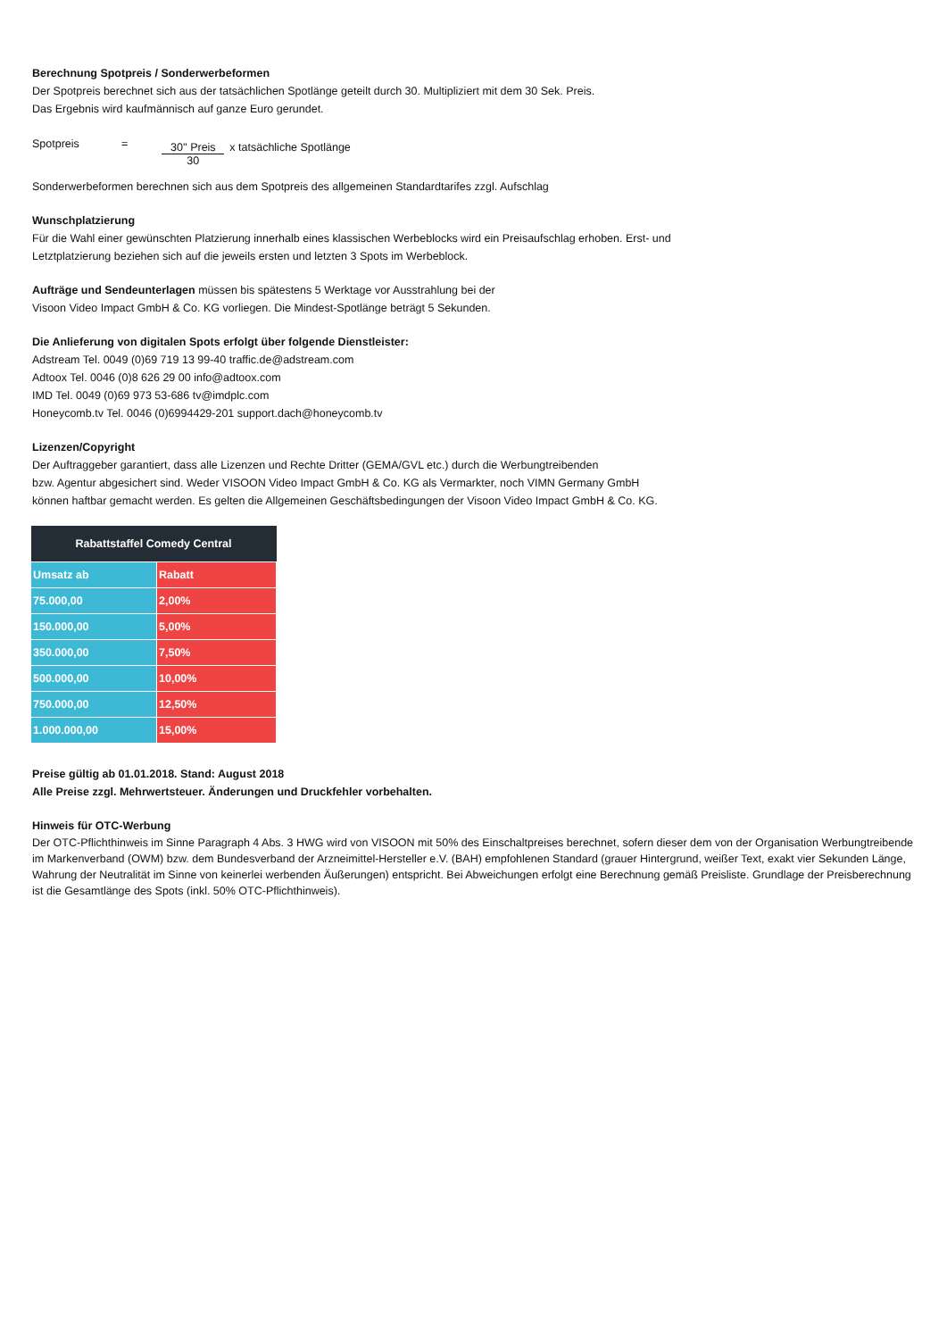Berechnung Spotpreis / Sonderwerbeformen
Der Spotpreis berechnet sich aus der tatsächlichen Spotlänge geteilt durch 30. Multipliziert mit dem 30 Sek. Preis.
Das Ergebnis wird kaufmännisch auf ganze Euro gerundet.
Spotpreis = 30'' Preis 30 x tatsächliche Spotlänge
Sonderwerbeformen berechnen sich aus dem Spotpreis des allgemeinen Standardtarifes zzgl. Aufschlag
Wunschplatzierung
Für die Wahl einer gewünschten Platzierung innerhalb eines klassischen Werbeblocks wird ein Preisaufschlag erhoben. Erst- und
Letztplatzierung beziehen sich auf die jeweils ersten und letzten 3 Spots im Werbeblock.
Aufträge und Sendeunterlagen müssen bis spätestens 5 Werktage vor Ausstrahlung bei der
Visoon Video Impact GmbH & Co. KG vorliegen. Die Mindest-Spotlänge beträgt 5 Sekunden.
Die Anlieferung von digitalen Spots erfolgt über folgende Dienstleister:
Adstream Tel. 0049 (0)69 719 13 99-40 traffic.de@adstream.com
Adtoox Tel. 0046 (0)8 626 29 00 info@adtoox.com
IMD Tel. 0049 (0)69 973 53-686 tv@imdplc.com
Honeycomb.tv Tel. 0046 (0)6994429-201 support.dach@honeycomb.tv
Lizenzen/Copyright
Der Auftraggeber garantiert, dass alle Lizenzen und Rechte Dritter (GEMA/GVL etc.) durch die Werbungtreibenden
bzw. Agentur abgesichert sind. Weder VISOON Video Impact GmbH & Co. KG als Vermarkter, noch VIMN Germany GmbH
können haftbar gemacht werden. Es gelten die Allgemeinen Geschäftsbedingungen der Visoon Video Impact GmbH & Co. KG.
| Rabattstaffel Comedy Central | |
| --- | --- |
| Umsatz ab | Rabatt |
| 75.000,00 | 2,00% |
| 150.000,00 | 5,00% |
| 350.000,00 | 7,50% |
| 500.000,00 | 10,00% |
| 750.000,00 | 12,50% |
| 1.000.000,00 | 15,00% |
Preise gültig ab 01.01.2018. Stand: August 2018
Alle Preise zzgl. Mehrwertsteuer. Änderungen und Druckfehler vorbehalten.
Hinweis für OTC-Werbung
Der OTC-Pflichthinweis im Sinne Paragraph 4 Abs. 3 HWG wird von VISOON mit 50% des Einschaltpreises berechnet, sofern dieser dem von der Organisation Werbungtreibende im Markenverband (OWM) bzw. dem Bundesverband der Arzneimittel-Hersteller e.V. (BAH) empfohlenen Standard (grauer Hintergrund, weißer Text, exakt vier Sekunden Länge, Wahrung der Neutralität im Sinne von keinerlei werbenden Äußerungen) entspricht. Bei Abweichungen erfolgt eine Berechnung gemäß Preisliste. Grundlage der Preisberechnung ist die Gesamtlänge des Spots (inkl. 50% OTC-Pflichthinweis).